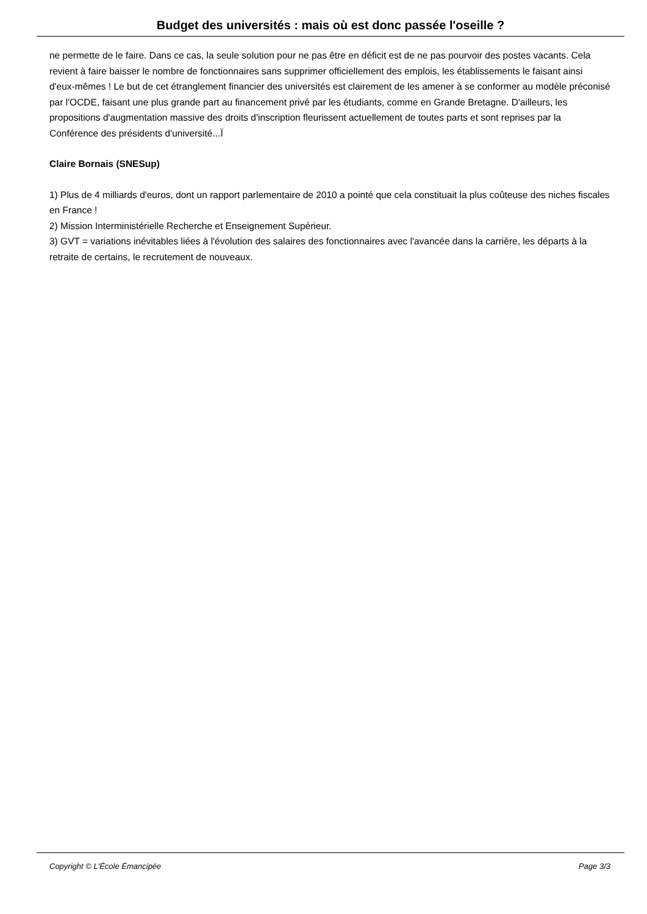Budget des universités : mais où est donc passée l'oseille ?
ne permette de le faire. Dans ce cas, la seule solution pour ne pas être en déficit est de ne pas pourvoir des postes vacants. Cela revient à faire baisser le nombre de fonctionnaires sans supprimer officiellement des emplois, les établissements le faisant ainsi d'eux-mêmes ! Le but de cet étranglement financier des universités est clairement de les amener à se conformer au modèle préconisé par l'OCDE, faisant une plus grande part au financement privé par les étudiants, comme en Grande Bretagne. D'ailleurs, les propositions d'augmentation massive des droits d'inscription fleurissent actuellement de toutes parts et sont reprises par la Conférence des présidents d'université...Ï
Claire Bornais (SNESup)
1) Plus de 4 milliards d'euros, dont un rapport parlementaire de 2010 a pointé que cela constituait la plus coûteuse des niches fiscales en France !
2) Mission Interministérielle Recherche et Enseignement Supérieur.
3) GVT = variations inévitables liées à l'évolution des salaires des fonctionnaires avec l'avancée dans la carrière, les départs à la retraite de certains, le recrutement de nouveaux.
Copyright © L'École Émancipée Page 3/3